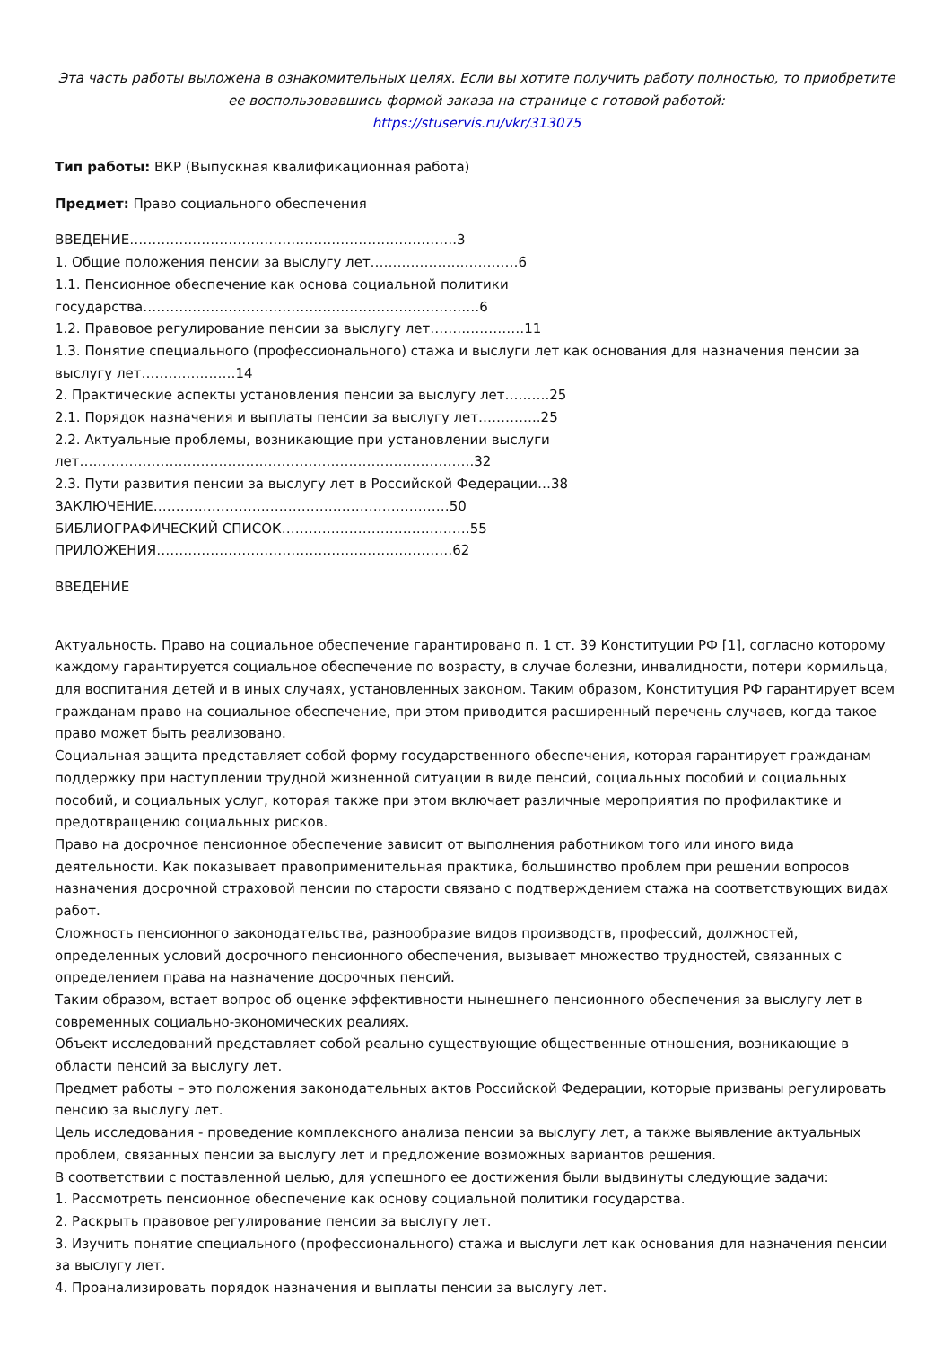Эта часть работы выложена в ознакомительных целях. Если вы хотите получить работу полностью, то приобретите ее воспользовавшись формой заказа на странице с готовой работой:
https://stuservis.ru/vkr/313075
Тип работы: ВКР (Выпускная квалификационная работа)
Предмет: Право социального обеспечения
ВВЕДЕНИЕ……………………………………………………………….3
1. Общие положения пенсии за выслугу лет……………………………6
1.1. Пенсионное обеспечение как основа социальной политики государства…………………………………………………………………6
1.2. Правовое регулирование пенсии за выслугу лет…………………11
1.3. Понятие специального (профессионального) стажа и выслуги лет как основания для назначения пенсии за выслугу лет…………………14
2. Практические аспекты установления пенсии за выслугу лет……….25
2.1. Порядок назначения и выплаты пенсии за выслугу лет…………..25
2.2. Актуальные проблемы, возникающие при установлении выслуги лет…………………………………………………………………………….32
2.3. Пути развития пенсии за выслугу лет в Российской Федерации…38
ЗАКЛЮЧЕНИЕ…………………………………………………………50
БИБЛИОГРАФИЧЕСКИЙ СПИСОК……………………………………55
ПРИЛОЖЕНИЯ…………………………………………………………62
ВВЕДЕНИЕ
Актуальность. Право на социальное обеспечение гарантировано п. 1 ст. 39 Конституции РФ [1], согласно которому каждому гарантируется социальное обеспечение по возрасту, в случае болезни, инвалидности, потери кормильца, для воспитания детей и в иных случаях, установленных законом. Таким образом, Конституция РФ гарантирует всем гражданам право на социальное обеспечение, при этом приводится расширенный перечень случаев, когда такое право может быть реализовано.
Социальная защита представляет собой форму государственного обеспечения, которая гарантирует гражданам поддержку при наступлении трудной жизненной ситуации в виде пенсий, социальных пособий и социальных пособий, и социальных услуг, которая также при этом включает различные мероприятия по профилактике и предотвращению социальных рисков.
Право на досрочное пенсионное обеспечение зависит от выполнения работником того или иного вида деятельности. Как показывает правоприменительная практика, большинство проблем при решении вопросов назначения досрочной страховой пенсии по старости связано с подтверждением стажа на соответствующих видах работ.
Сложность пенсионного законодательства, разнообразие видов производств, профессий, должностей, определенных условий досрочного пенсионного обеспечения, вызывает множество трудностей, связанных с определением права на назначение досрочных пенсий.
Таким образом, встает вопрос об оценке эффективности нынешнего пенсионного обеспечения за выслугу лет в современных социально-экономических реалиях.
Объект исследований представляет собой реально существующие общественные отношения, возникающие в области пенсий за выслугу лет.
Предмет работы – это положения законодательных актов Российской Федерации, которые призваны регулировать пенсию за выслугу лет.
Цель исследования - проведение комплексного анализа пенсии за выслугу лет, а также выявление актуальных проблем, связанных пенсии за выслугу лет и предложение возможных вариантов решения.
В соответствии с поставленной целью, для успешного ее достижения были выдвинуты следующие задачи:
1. Рассмотреть пенсионное обеспечение как основу социальной политики государства.
2. Раскрыть правовое регулирование пенсии за выслугу лет.
3. Изучить понятие специального (профессионального) стажа и выслуги лет как основания для назначения пенсии за выслугу лет.
4. Проанализировать порядок назначения и выплаты пенсии за выслугу лет.